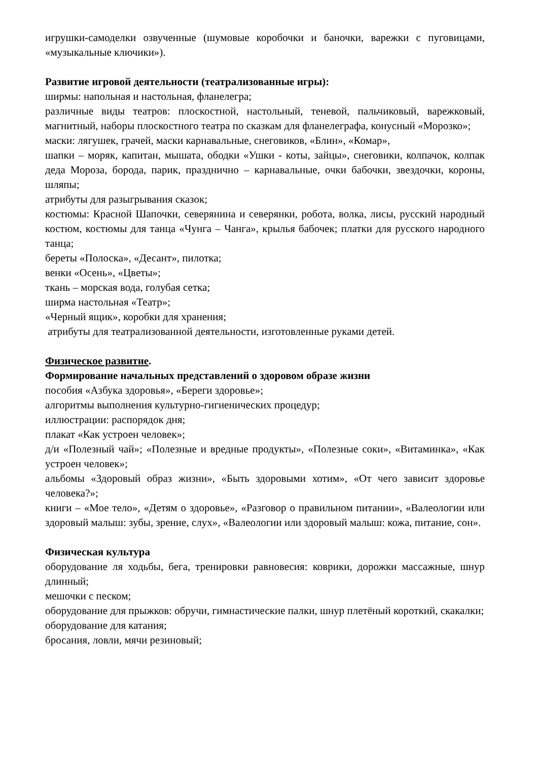игрушки-самоделки озвученные (шумовые коробочки и баночки, варежки с пуговицами, «музыкальные ключики»).
Развитие игровой деятельности (театрализованные игры):
ширмы: напольная и настольная, фланелегра;
различные виды театров: плоскостной, настольный, теневой, пальчиковый, варежковый, магнитный, наборы плоскостного театра по сказкам для фланелеграфа, конусный «Морозко»;
маски: лягушек, грачей, маски карнавальные, снеговиков, «Блин», «Комар»,
шапки – моряк, капитан, мышата, ободки «Ушки - коты, зайцы», снеговики, колпачок, колпак деда Мороза, борода, парик, празднично – карнавальные, очки бабочки, звездочки, короны, шляпы;
атрибуты для разыгрывания сказок;
костюмы: Красной Шапочки, северянина и северянки, робота, волка, лисы, русский народный костюм, костюмы для танца «Чунга – Чанга», крылья бабочек; платки для русского народного танца;
береты «Полоска», «Десант», пилотка;
венки «Осень», «Цветы»;
ткань – морская вода, голубая сетка;
ширма настольная «Театр»;
«Черный ящик», коробки для хранения;
атрибуты для театрализованной деятельности, изготовленные руками детей.
Физическое развитие.
Формирование начальных представлений о здоровом образе жизни
пособия «Азбука здоровья», «Береги здоровье»;
алгоритмы выполнения культурно-гигиенических процедур;
иллюстрации: распорядок дня;
плакат «Как устроен человек»;
д/и «Полезный чай»; «Полезные и вредные продукты», «Полезные соки», «Витаминка», «Как устроен человек»;
альбомы «Здоровый образ жизни», «Быть здоровыми хотим», «От чего зависит здоровье человека?»;
книги – «Мое тело», «Детям о здоровье», «Разговор о правильном питании», «Валеологии или здоровый малыш: зубы, зрение, слух», «Валеологии или здоровый малыш: кожа, питание, сон».
Физическая культура
оборудование ля ходьбы, бега, тренировки равновесия: коврики, дорожки массажные, шнур длинный;
мешочки с песком;
оборудование для прыжков: обручи, гимнастические палки, шнур плетёный короткий, скакалки;
оборудование для катания;
бросания, ловли, мячи резиновый;